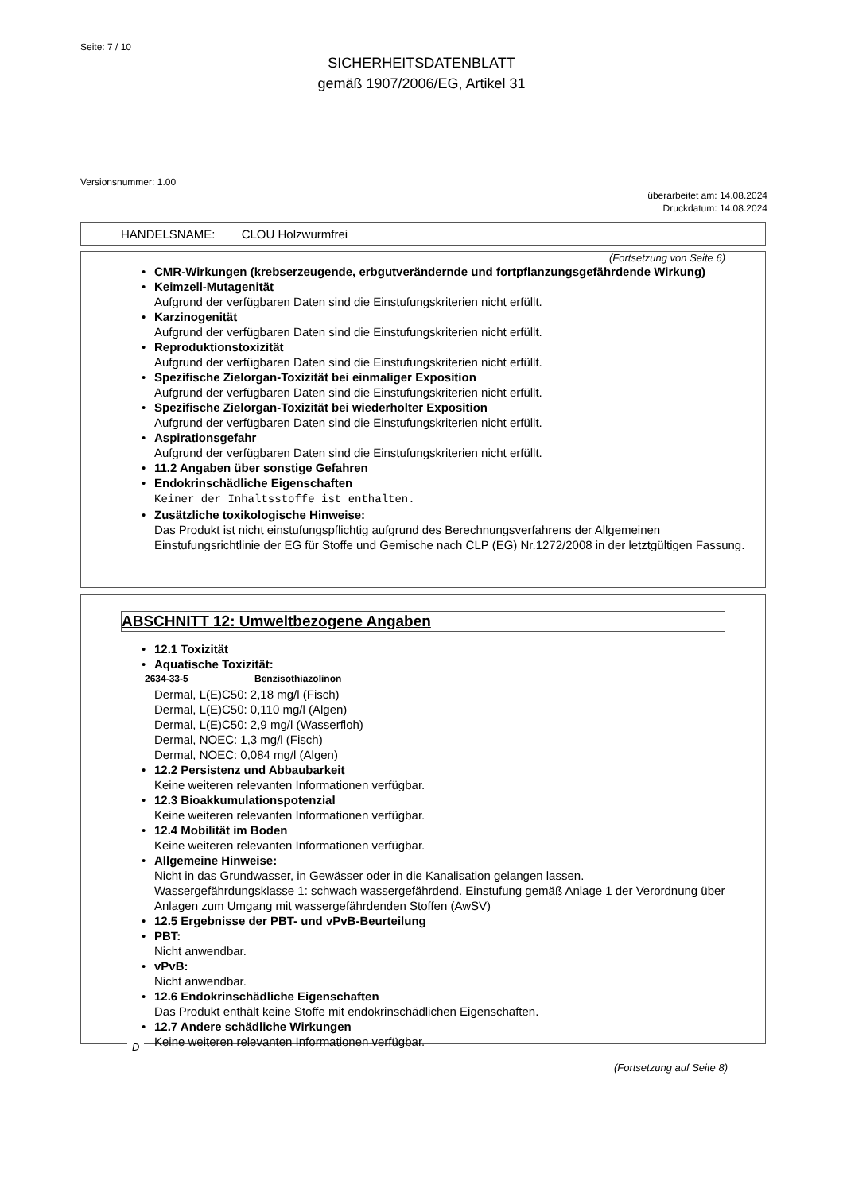Seite: 7 / 10
SICHERHEITSDATENBLATT
gemäß 1907/2006/EG, Artikel 31
Versionsnummer: 1.00
überarbeitet am: 14.08.2024
Druckdatum: 14.08.2024
HANDELSNAME: CLOU Holzwurmfrei
(Fortsetzung von Seite 6)
• CMR-Wirkungen (krebserzeugende, erbgutverändernde und fortpflanzungsgefährdende Wirkung)
• Keimzell-Mutagenität
Aufgrund der verfügbaren Daten sind die Einstufungskriterien nicht erfüllt.
• Karzinogenität
Aufgrund der verfügbaren Daten sind die Einstufungskriterien nicht erfüllt.
• Reproduktionstoxizität
Aufgrund der verfügbaren Daten sind die Einstufungskriterien nicht erfüllt.
• Spezifische Zielorgan-Toxizität bei einmaliger Exposition
Aufgrund der verfügbaren Daten sind die Einstufungskriterien nicht erfüllt.
• Spezifische Zielorgan-Toxizität bei wiederholter Exposition
Aufgrund der verfügbaren Daten sind die Einstufungskriterien nicht erfüllt.
• Aspirationsgefahr
Aufgrund der verfügbaren Daten sind die Einstufungskriterien nicht erfüllt.
• 11.2 Angaben über sonstige Gefahren
• Endokrinschädliche Eigenschaften
Keiner der Inhaltsstoffe ist enthalten.
• Zusätzliche toxikologische Hinweise:
Das Produkt ist nicht einstufungspflichtig aufgrund des Berechnungsverfahrens der Allgemeinen Einstufungsrichtlinie der EG für Stoffe und Gemische nach CLP (EG) Nr.1272/2008 in der letztgültigen Fassung.
ABSCHNITT 12: Umweltbezogene Angaben
• 12.1 Toxizität
• Aquatische Toxizität:
2634-33-5 Benzisothiazolinon
Dermal, L(E)C50: 2,18 mg/l (Fisch)
Dermal, L(E)C50: 0,110 mg/l (Algen)
Dermal, L(E)C50: 2,9 mg/l (Wasserfloh)
Dermal, NOEC: 1,3 mg/l (Fisch)
Dermal, NOEC: 0,084 mg/l (Algen)
• 12.2 Persistenz und Abbaubarkeit
Keine weiteren relevanten Informationen verfügbar.
• 12.3 Bioakkumulationspotenzial
Keine weiteren relevanten Informationen verfügbar.
• 12.4 Mobilität im Boden
Keine weiteren relevanten Informationen verfügbar.
• Allgemeine Hinweise:
Nicht in das Grundwasser, in Gewässer oder in die Kanalisation gelangen lassen.
Wassergefährdungsklasse 1: schwach wassergefährdend. Einstufung gemäß Anlage 1 der Verordnung über Anlagen zum Umgang mit wassergefährdenden Stoffen (AwSV)
• 12.5 Ergebnisse der PBT- und vPvB-Beurteilung
• PBT:
Nicht anwendbar.
• vPvB:
Nicht anwendbar.
• 12.6 Endokrinschädliche Eigenschaften
Das Produkt enthält keine Stoffe mit endokrinschädlichen Eigenschaften.
• 12.7 Andere schädliche Wirkungen
Keine weiteren relevanten Informationen verfügbar.
D
(Fortsetzung auf Seite 8)